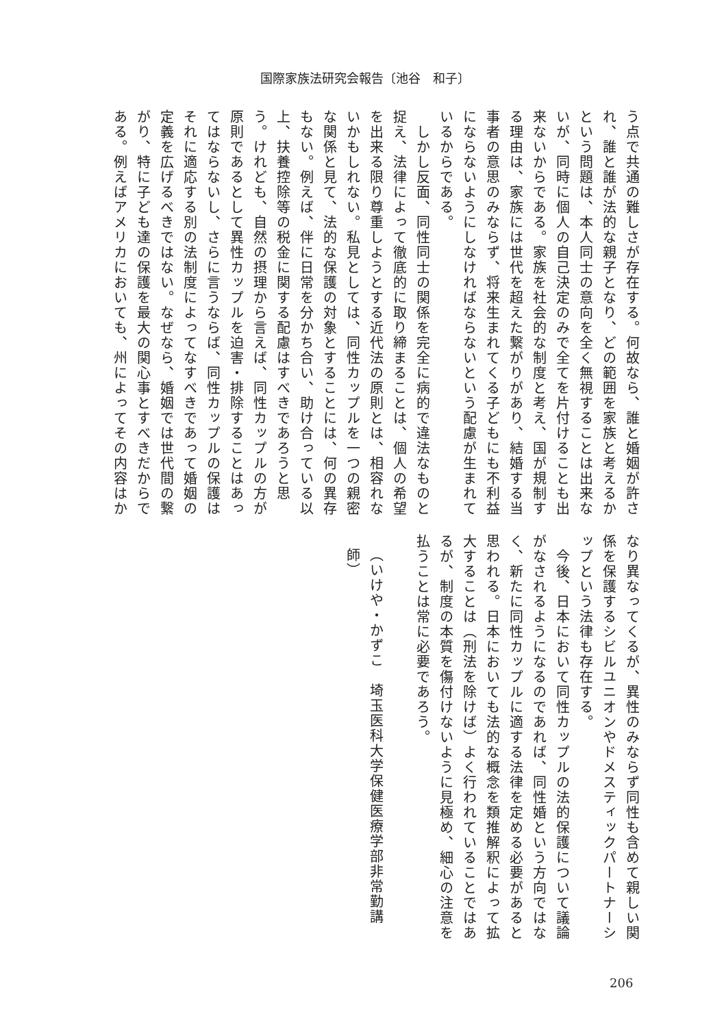国際家族法研究会報告〔池谷　和子〕
う点で共通の難しさが存在する。何故なら、誰と婚姻が許され、誰と誰が法的な親子となり、どの範囲を家族と考えるかという問題は、本人同士の意向を全く無視することは出来ないが、同時に個人の自己決定のみで全てを片付けることも出来ないからである。家族を社会的な制度と考え、国が規制する理由は、家族には世代を超えた繋がりがあり、結婚する当事者の意思のみならず、将来生まれてくる子どもにも不利益にならないようにしなければならないという配慮が生まれているからである。
　しかし反面、同性同士の関係を完全に病的で違法なものと捉え、法律によって徹底的に取り締まることは、個人の希望を出来る限り尊重しようとする近代法の原則とは、相容れないかもしれない。私見としては、同性カップルを一つの親密な関係と見て、法的な保護の対象とすることには、何の異存もない。例えば、伴に日常を分かち合い、助け合っている以上、扶養控除等の税金に関する配慮はすべきであろうと思う。けれども、自然の摂理から言えば、同性カップルの方が原則であるとして異性カップルを迫害・排除することはあってはならないし、さらに言うならば、同性カップルの保護はそれに適応する別の法制度によってなすべきであって婚姻の定義を広げるべきではない。なぜなら、婚姻では世代間の繋がり、特に子ども達の保護を最大の関心事とすべきだからである。例えばアメリカにおいても、州によってその内容はか
なり異なってくるが、異性のみならず同性も含めて親しい関係を保護するシビルユニオンやドメスティックパートナーシップという法律も存在する。
　今後、日本において同性カップルの法的保護について議論がなされるようになるのであれば、同性婚という方向ではなく、新たに同性カップルに適する法律を定める必要があると思われる。日本においても法的な概念を類推解釈によって拡大することは（刑法を除けば）よく行われていることではあるが、制度の本質を傷付けないように見極め、細心の注意を払うことは常に必要であろう。
　
（いけや・かずこ　埼玉医科大学保健医療学部非常勤講師）
206